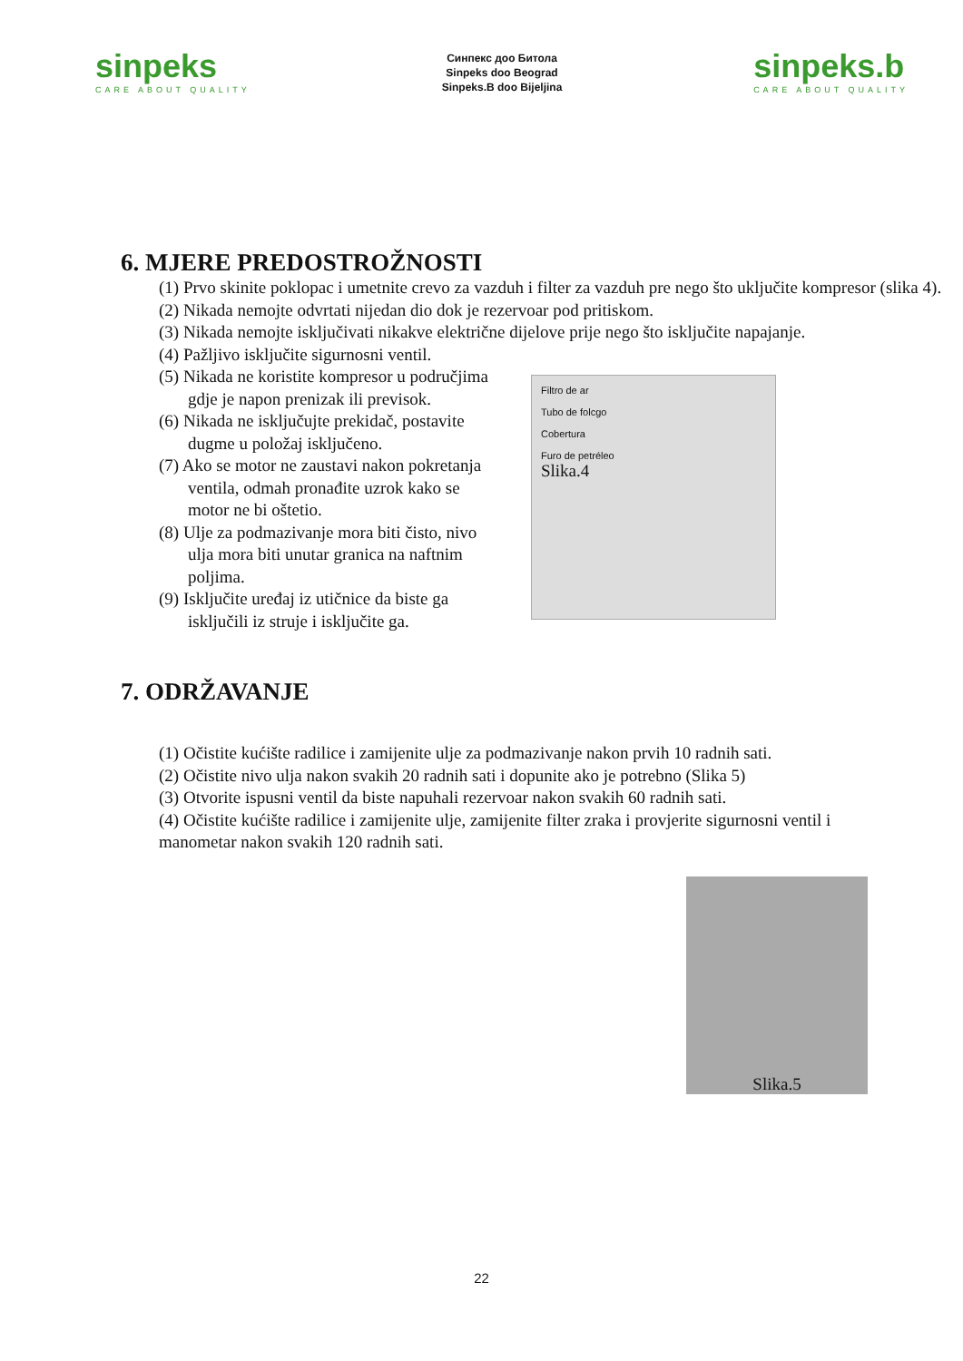sinpeks
CARE ABOUT QUALITY
Синпекс доо Битола
Sinpeks doo Beograd
Sinpeks.B doo Bijeljina
sinpeks.b
CARE ABOUT QUALITY
6. MJERE PREDOSTROŽNOSTI
(1) Prvo skinite poklopac i umetnite crevo za vazduh i filter za vazduh pre nego što uključite kompresor (slika 4).
(2) Nikada nemojte odvrtati nijedan dio dok je rezervoar pod pritiskom.
(3) Nikada nemojte isključivati nikakve električne dijelove prije nego što isključite napajanje.
(4) Pažljivo isključite sigurnosni ventil.
(5) Nikada ne koristite kompresor u područjima gdje je napon prenizak ili previsok.
(6) Nikada ne isključujte prekidač, postavite dugme u položaj isključeno.
(7) Ako se motor ne zaustavi nakon pokretanja ventila, odmah pronađite uzrok kako se motor ne bi oštetio.
(8) Ulje za podmazivanje mora biti čisto, nivo ulja mora biti unutar granica na naftnim poljima.
(9) Isključite uređaj iz utičnice da biste ga isključili iz struje i isključite ga.
Filtro de ar
Tubo de folcgo
Cobertura
Furo de petréleo
Slika.4
7. ODRŽAVANJE
(1) Očistite kućište radilice i zamijenite ulje za podmazivanje nakon prvih 10 radnih sati.
(2) Očistite nivo ulja nakon svakih 20 radnih sati i dopunite ako je potrebno (Slika 5)
(3) Otvorite ispusni ventil da biste napuhali rezervoar nakon svakih 60 radnih sati.
(4) Očistite kućište radilice i zamijenite ulje, zamijenite filter zraka i provjerite sigurnosni ventil i manometar nakon svakih 120 radnih sati.
Slika.5
22